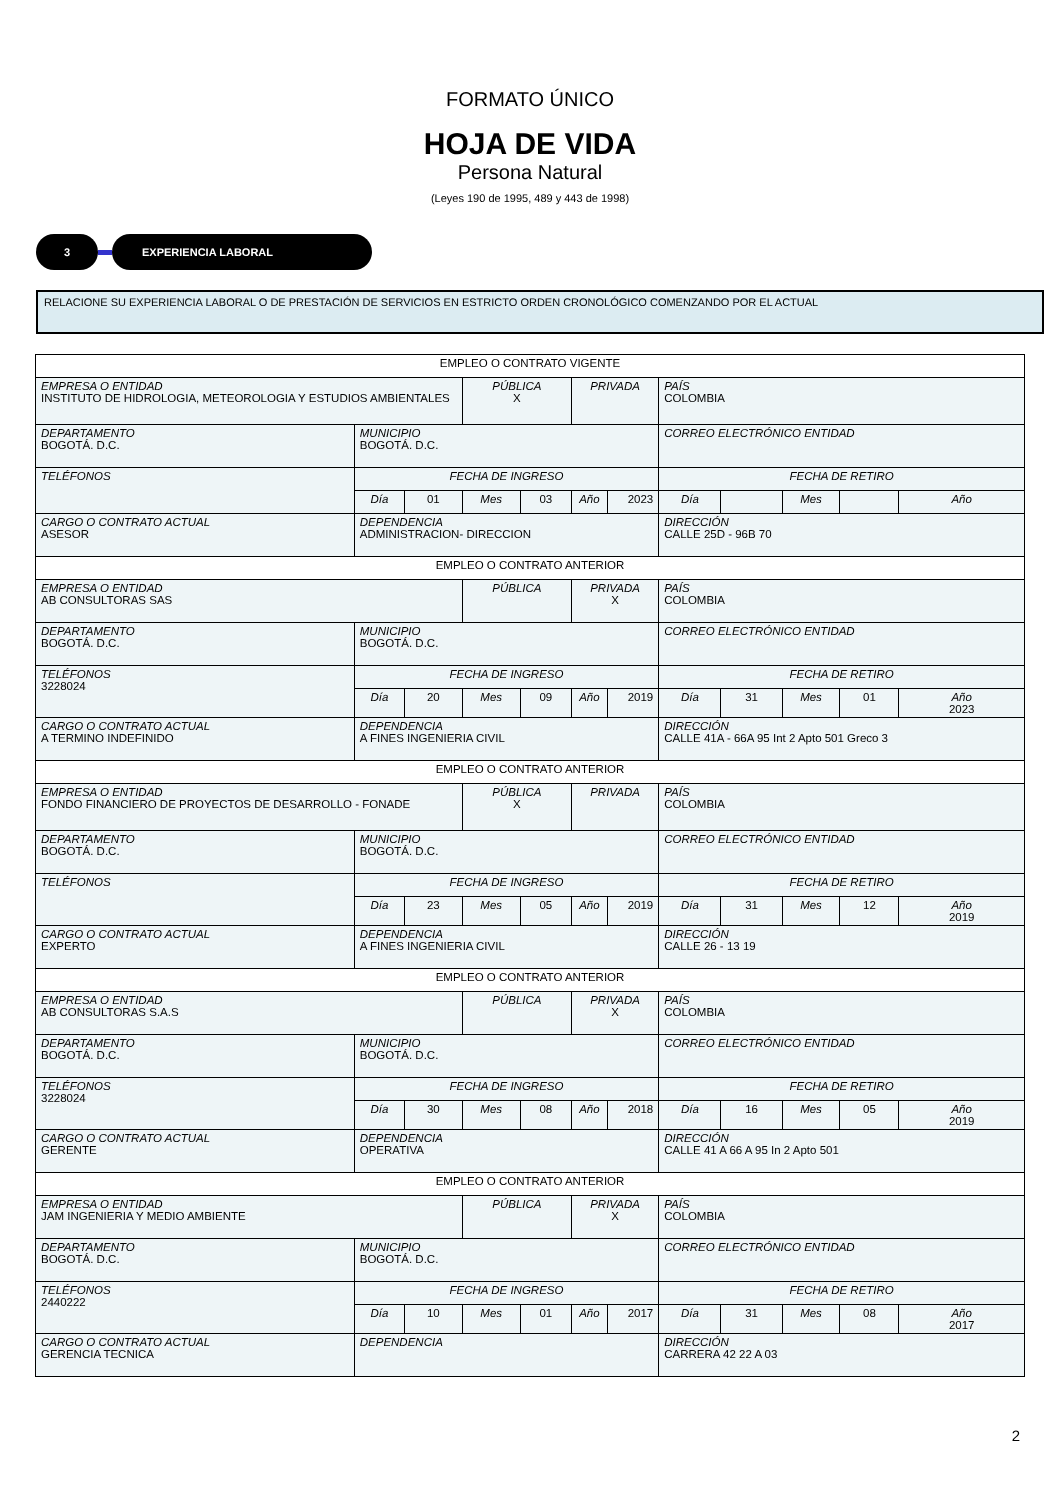FORMATO ÚNICO
HOJA DE VIDA
Persona Natural
(Leyes 190 de 1995, 489 y 443 de 1998)
3 EXPERIENCIA LABORAL
RELACIONE SU EXPERIENCIA LABORAL O DE PRESTACIÓN DE SERVICIOS EN ESTRICTO ORDEN CRONOLÓGICO COMENZANDO POR EL ACTUAL
| EMPLEO O CONTRATO VIGENTE | | | | | | | | | | | |
| EMPRESA O ENTIDAD INSTITUTO DE HIDROLOGIA, METEOROLOGIA Y ESTUDIOS AMBIENTALES | | | PÚBLICA X | | PRIVADA | | PAÍS COLOMBIA | | | | |
| DEPARTAMENTO BOGOTÁ. D.C. | MUNICIPIO BOGOTÁ. D.C. | | | | | | CORREO ELECTRÓNICO ENTIDAD | | | | |
| TELÉFONOS | FECHA DE INGRESO | | | | | | FECHA DE RETIRO | | | | |
| | Día | 01 | Mes | 03 | Año | 2023 | Día | | Mes | | Año |
| CARGO O CONTRATO ACTUAL ASESOR | DEPENDENCIA ADMINISTRACION- DIRECCION | | | | | | DIRECCIÓN CALLE 25D - 96B 70 | | | | |
| EMPLEO O CONTRATO ANTERIOR | | | | | | | | | | | |
| EMPRESA O ENTIDAD AB CONSULTORAS SAS | | | PÚBLICA | | PRIVADA X | | PAÍS COLOMBIA | | | | |
| DEPARTAMENTO BOGOTÁ. D.C. | MUNICIPIO BOGOTÁ. D.C. | | | | | | CORREO ELECTRÓNICO ENTIDAD | | | | |
| TELÉFONOS 3228024 | FECHA DE INGRESO | | | | | | FECHA DE RETIRO | | | | |
| | Día | 20 | Mes | 09 | Año | 2019 | Día | 31 | Mes | 01 | Año 2023 |
| CARGO O CONTRATO ACTUAL A TERMINO INDEFINIDO | DEPENDENCIA A FINES INGENIERIA CIVIL | | | | | | DIRECCIÓN CALLE 41A - 66A 95 Int 2 Apto 501 Greco 3 | | | | |
| EMPLEO O CONTRATO ANTERIOR | | | | | | | | | | | |
| EMPRESA O ENTIDAD FONDO FINANCIERO DE PROYECTOS DE DESARROLLO - FONADE | | | PÚBLICA X | | PRIVADA | | PAÍS COLOMBIA | | | | |
| DEPARTAMENTO BOGOTÁ. D.C. | MUNICIPIO BOGOTÁ. D.C. | | | | | | CORREO ELECTRÓNICO ENTIDAD | | | | |
| TELÉFONOS | FECHA DE INGRESO | | | | | | FECHA DE RETIRO | | | | |
| | Día | 23 | Mes | 05 | Año | 2019 | Día | 31 | Mes | 12 | Año 2019 |
| CARGO O CONTRATO ACTUAL EXPERTO | DEPENDENCIA A FINES INGENIERIA CIVIL | | | | | | DIRECCIÓN CALLE 26 - 13 19 | | | | |
| EMPLEO O CONTRATO ANTERIOR | | | | | | | | | | | |
| EMPRESA O ENTIDAD AB CONSULTORAS S.A.S | | | PÚBLICA | | PRIVADA X | | PAÍS COLOMBIA | | | | |
| DEPARTAMENTO BOGOTÁ. D.C. | MUNICIPIO BOGOTÁ. D.C. | | | | | | CORREO ELECTRÓNICO ENTIDAD | | | | |
| TELÉFONOS 3228024 | FECHA DE INGRESO | | | | | | FECHA DE RETIRO | | | | |
| | Día | 30 | Mes | 08 | Año | 2018 | Día | 16 | Mes | 05 | Año 2019 |
| CARGO O CONTRATO ACTUAL GERENTE | DEPENDENCIA OPERATIVA | | | | | | DIRECCIÓN CALLE 41 A 66 A 95 In 2 Apto 501 | | | | |
| EMPLEO O CONTRATO ANTERIOR | | | | | | | | | | | |
| EMPRESA O ENTIDAD JAM INGENIERIA Y MEDIO AMBIENTE | | | PÚBLICA | | PRIVADA X | | PAÍS COLOMBIA | | | | |
| DEPARTAMENTO BOGOTÁ. D.C. | MUNICIPIO BOGOTÁ. D.C. | | | | | | CORREO ELECTRÓNICO ENTIDAD | | | | |
| TELÉFONOS 2440222 | FECHA DE INGRESO | | | | | | FECHA DE RETIRO | | | | |
| | Día | 10 | Mes | 01 | Año | 2017 | Día | 31 | Mes | 08 | Año 2017 |
| CARGO O CONTRATO ACTUAL GERENCIA TECNICA | DEPENDENCIA | | | | | | DIRECCIÓN CARRERA 42 22 A 03 | | | | |
2